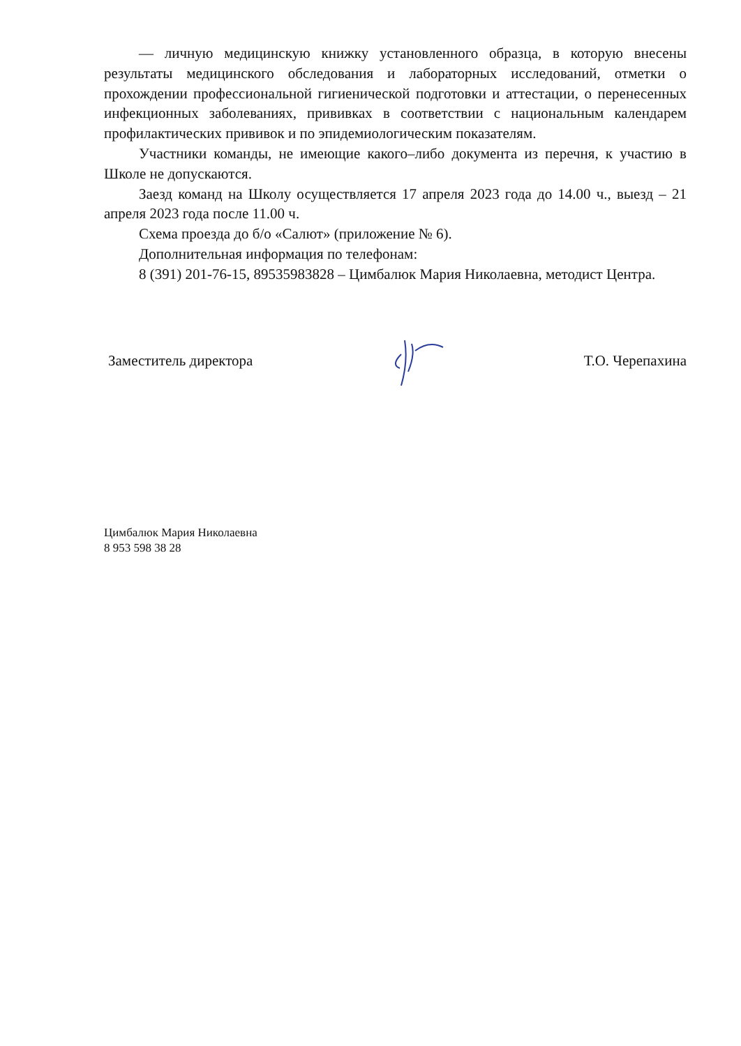— личную медицинскую книжку установленного образца, в которую внесены результаты медицинского обследования и лабораторных исследований, отметки о прохождении профессиональной гигиенической подготовки и аттестации, о перенесенных инфекционных заболеваниях, прививках в соответствии с национальным календарем профилактических прививок и по эпидемиологическим показателям.
Участники команды, не имеющие какого–либо документа из перечня, к участию в Школе не допускаются.
Заезд команд на Школу осуществляется 17 апреля 2023 года до 14.00 ч., выезд – 21 апреля 2023 года после 11.00 ч.
Схема проезда до б/о «Салют» (приложение № 6).
Дополнительная информация по телефонам:
8 (391) 201-76-15, 89535983828 – Цимбалюк Мария Николаевна, методист Центра.
Заместитель директора Т.О. Черепахина
Цимбалюк Мария Николаевна
8 953 598 38 28